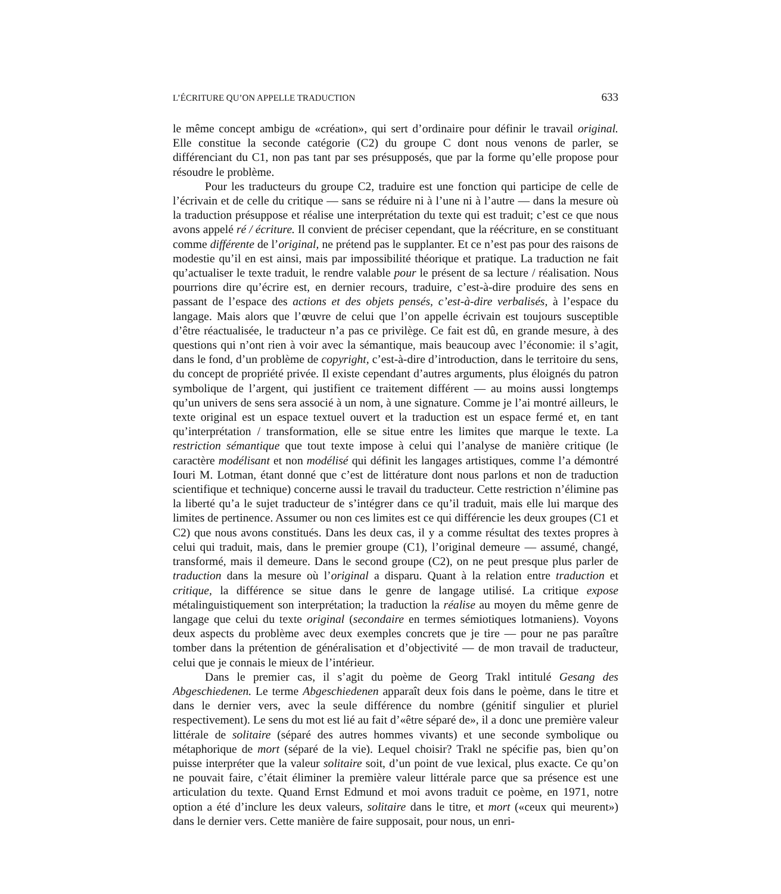L’ÉCRITURE QU’ON APPELLE TRADUCTION 633
le même concept ambigu de «création», qui sert d’ordinaire pour définir le travail original. Elle constitue la seconde catégorie (C2) du groupe C dont nous venons de parler, se différenciant du C1, non pas tant par ses présupposés, que par la forme qu’elle propose pour résoudre le problème.
Pour les traducteurs du groupe C2, traduire est une fonction qui participe de celle de l’écrivain et de celle du critique — sans se réduire ni à l’une ni à l’autre — dans la mesure où la traduction présuppose et réalise une interprétation du texte qui est traduit; c’est ce que nous avons appelé ré / écriture. Il convient de préciser cependant, que la réécriture, en se constituant comme différente de l’original, ne prétend pas le supplanter. Et ce n’est pas pour des raisons de modestie qu’il en est ainsi, mais par impossibilité théorique et pratique. La traduction ne fait qu’actualiser le texte traduit, le rendre valable pour le présent de sa lecture / réalisation. Nous pourrions dire qu’écrire est, en dernier recours, traduire, c’est-à-dire produire des sens en passant de l’espace des actions et des objets pensés, c’est-à-dire verbalisés, à l’espace du langage. Mais alors que l’œuvre de celui que l’on appelle écrivain est toujours susceptible d’être réactualisée, le traducteur n’a pas ce privilège. Ce fait est dû, en grande mesure, à des questions qui n’ont rien à voir avec la sémantique, mais beaucoup avec l’économie: il s’agit, dans le fond, d’un problème de copyright, c’est-à-dire d’introduction, dans le territoire du sens, du concept de propriété privée. Il existe cependant d’autres arguments, plus éloignés du patron symbolique de l’argent, qui justifient ce traitement différent — au moins aussi longtemps qu’un univers de sens sera associé à un nom, à une signature. Comme je l’ai montré ailleurs, le texte original est un espace textuel ouvert et la traduction est un espace fermé et, en tant qu’interprétation / transformation, elle se situe entre les limites que marque le texte. La restriction sémantique que tout texte impose à celui qui l’analyse de manière critique (le caractère modélisant et non modélisé qui définit les langages artistiques, comme l’a démontré Iouri M. Lotman, étant donné que c’est de littérature dont nous parlons et non de traduction scientifique et technique) concerne aussi le travail du traducteur. Cette restriction n’élimine pas la liberté qu’a le sujet traducteur de s’intégrer dans ce qu’il traduit, mais elle lui marque des limites de pertinence. Assumer ou non ces limites est ce qui différencie les deux groupes (C1 et C2) que nous avons constitués. Dans les deux cas, il y a comme résultat des textes propres à celui qui traduit, mais, dans le premier groupe (C1), l’original demeure — assumé, changé, transformé, mais il demeure. Dans le second groupe (C2), on ne peut presque plus parler de traduction dans la mesure où l’original a disparu. Quant à la relation entre traduction et critique, la différence se situe dans le genre de langage utilisé. La critique expose métalinguistiquement son interprétation; la traduction la réalise au moyen du même genre de langage que celui du texte original (secondaire en termes sémiotiques lotmaniens). Voyons deux aspects du problème avec deux exemples concrets que je tire — pour ne pas paraître tomber dans la prétention de généralisation et d’objectivité — de mon travail de traducteur, celui que je connais le mieux de l’intérieur.
Dans le premier cas, il s’agit du poème de Georg Trakl intitulé Gesang des Abgeschiedenen. Le terme Abgeschiedenen apparaît deux fois dans le poème, dans le titre et dans le dernier vers, avec la seule différence du nombre (génitif singulier et pluriel respectivement). Le sens du mot est lié au fait d’«être séparé de», il a donc une première valeur littérale de solitaire (séparé des autres hommes vivants) et une seconde symbolique ou métaphorique de mort (séparé de la vie). Lequel choisir? Trakl ne spécifie pas, bien qu’on puisse interpréter que la valeur solitaire soit, d’un point de vue lexical, plus exacte. Ce qu’on ne pouvait faire, c’était éliminer la première valeur littérale parce que sa présence est une articulation du texte. Quand Ernst Edmund et moi avons traduit ce poème, en 1971, notre option a été d’inclure les deux valeurs, solitaire dans le titre, et mort («ceux qui meurent») dans le dernier vers. Cette manière de faire supposait, pour nous, un enri-